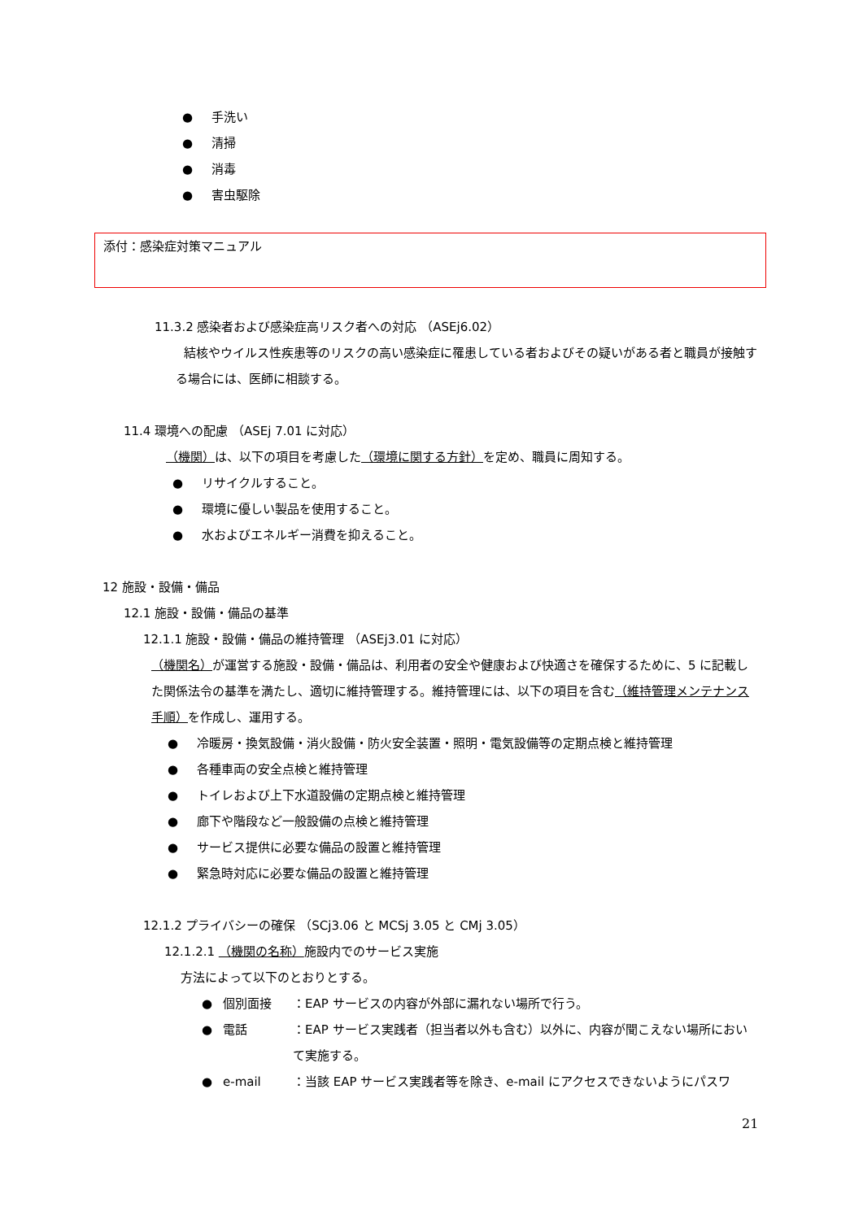● 手洗い
● 清掃
● 消毒
● 害虫駆除
添付：感染症対策マニュアル
11.3.2 感染者および感染症高リスク者への対応 （ASEj6.02）
結核やウイルス性疾患等のリスクの高い感染症に罹患している者およびその疑いがある者と職員が接触する場合には、医師に相談する。
11.4 環境への配慮 （ASEj 7.01 に対応）
（機関）は、以下の項目を考慮した（環境に関する方針）を定め、職員に周知する。
● リサイクルすること。
● 環境に優しい製品を使用すること。
● 水およびエネルギー消費を抑えること。
12 施設・設備・備品
12.1 施設・設備・備品の基準
12.1.1 施設・設備・備品の維持管理 （ASEj3.01 に対応）
（機関名）が運営する施設・設備・備品は、利用者の安全や健康および快適さを確保するために、5 に記載した関係法令の基準を満たし、適切に維持管理する。維持管理には、以下の項目を含む（維持管理メンテナンス手順）を作成し、運用する。
● 冷暖房・換気設備・消火設備・防火安全装置・照明・電気設備等の定期点検と維持管理
● 各種車両の安全点検と維持管理
● トイレおよび上下水道設備の定期点検と維持管理
● 廊下や階段など一般設備の点検と維持管理
● サービス提供に必要な備品の設置と維持管理
● 緊急時対応に必要な備品の設置と維持管理
12.1.2 プライバシーの確保 （SCj3.06 と MCSj 3.05 と CMj 3.05）
12.1.2.1 （機関の名称）施設内でのサービス実施
方法によって以下のとおりとする。
● 個別面接 ：EAP サービスの内容が外部に漏れない場所で行う。
● 電話 ：EAP サービス実践者（担当者以外も含む）以外に、内容が聞こえない場所において実施する。
● e-mail ：当該 EAP サービス実践者等を除き、e-mail にアクセスできないようにパスワ
21